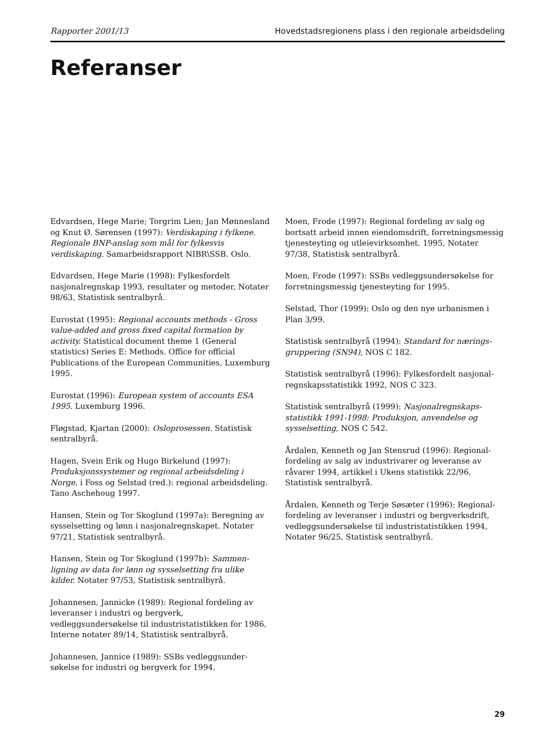Rapporter 2001/13 Hovedstadsregionens plass i den regionale arbeidsdeling
Referanser
Edvardsen, Hege Marie; Torgrim Lien; Jan Mønnesland og Knut Ø. Sørensen (1997): Verdiskaping i fylkene. Regionale BNP-anslag som mål for fylkesvis verdiskaping. Samarbeidsrapport NIBR\SSB. Oslo.
Edvardsen, Hege Marie (1998): Fylkesfordelt nasjonalregnskap 1993, resultater og metoder, Notater 98/63, Statistisk sentralbyrå.
Eurostat (1995): Regional accounts methods - Gross value-added and gross fixed capital formation by activity. Statistical document theme 1 (General statistics) Series E: Methods. Office for official Publications of the European Communities, Luxemburg 1995.
Eurostat (1996): European system of accounts ESA 1995. Luxemburg 1996.
Fløgstad, Kjartan (2000): Osloprosessen. Statistisk sentralbyrå.
Hagen, Svein Erik og Hugo Birkelund (1997): Produksjonssystemer og regional arbeidsdeling i Norge, i Foss og Selstad (red.): regional arbeidsdeling. Tano Aschehoug 1997.
Hansen, Stein og Tor Skoglund (1997a): Beregning av sysselsetting og lønn i nasjonalregnskapet. Notater 97/21, Statistisk sentralbyrå.
Hansen, Stein og Tor Skoglund (1997b): Sammen-ligning av data for lønn og sysselsetting fra ulike kilder. Notater 97/53, Statistisk sentralbyrå.
Johannesen, Jannicke (1989): Regional fordeling av leveranser i industri og bergverk, vedleggsundersøkelse til industristatistikken for 1986, Interne notater 89/14, Statistisk sentralbyrå.
Johannesen, Jannice (1989): SSBs vedleggsunder-søkelse for industri og bergverk for 1994.
Moen, Frode (1997): Regional fordeling av salg og bortsatt arbeid innen eiendomsdrift, forretningsmessig tjenesteyting og utleievirksomhet. 1995, Notater 97/38, Statistisk sentralbyrå.
Moen, Frode (1997): SSBs vedleggsundersøkelse for forretningsmessig tjenesteyting for 1995.
Selstad, Thor (1999): Oslo og den nye urbanismen i Plan 3/99.
Statistisk sentralbyrå (1994): Standard for nærings-gruppering (SN94), NOS C 182.
Statistisk sentralbyrå (1996): Fylkesfordelt nasjonal-regnskapsstatistikk 1992, NOS C 323.
Statistisk sentralbyrå (1999): Nasjonalregnskaps-statistikk 1991-1998: Produksjon, anvendelse og sysselsetting, NOS C 542.
Årdalen, Kenneth og Jan Stensrud (1996): Regional-fordeling av salg av industrivarer og leveranse av råvarer 1994, artikkel i Ukens statistikk 22/96, Statistisk sentralbyrå.
Årdalen, Kenneth og Terje Søsæter (1996): Regional-fordeling av leveranser i industri og bergverksdrift, vedleggsundersøkelse til industristatistikken 1994, Notater 96/25, Statistisk sentralbyrå.
29